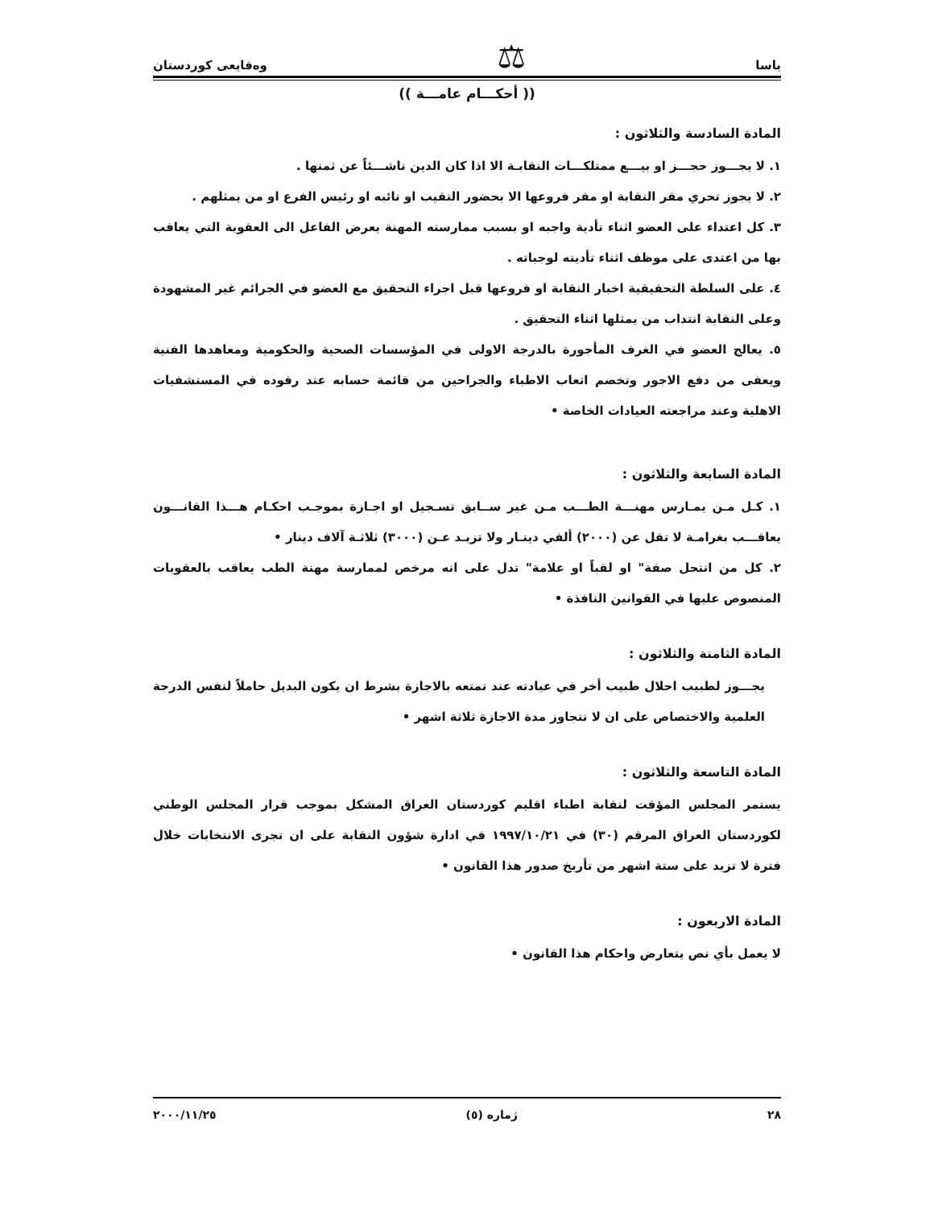ياسا ⚖ وەقايعی كوردستان
(( أحكـــام عامـــة ))
المادة السادسة والثلاثون :
١. لا يجـــوز حجـــز او بيـــع ممتلكـــات النقابـة الا اذا كان الدين ناشـــئاً عن ثمنها .
٢. لا يجوز تحري مقر النقابة او مقر فروعها الا بحضور النقيب او نائبه او رئيس الفرع او من يمثلهم .
٣. كل اعتداء على العضو اثناء تأدية واجبه او بسبب ممارسته المهنة يعرض الفاعل الى العقوبة التي يعاقب بها من اعتدى على موظف اثناء تأديته لوجباته .
٤. على السلطة التحقيقية اخبار النقابة او فروعها قبل اجراء التحقيق مع العضو في الجرائم غير المشهودة وعلى النقابة انتداب من يمثلها اثناء التحقيق .
٥. يعالج العضو في الغرف المأجورة بالدرجة الاولى في المؤسسات الصحية والحكومية ومعاهدها الفنية ويعفى من دفع الاجور وتخصم اتعاب الاطباء والجراحين من قائمة حسابه عند رقوده في المستشفيات الاهلية وعند مراجعته العيادات الخاصة •
المادة السابعة والثلاثون :
١. كـل مـن يمـارس مهنـــة الطـــب مـن غير ســابق تسـجيل او اجـازة بموجـب احكـام هـــذا القانـــون يعاقـــب بغرامـة لا تقل عن (٢٠٠٠) ألفي دينـار ولا تزيـد عـن (٣٠٠٠) ثلاثـة آلاف دينار •
٢. كل من انتحل صفة" او لقباً او علامة" تدل على انه مرخص لممارسة مهنة الطب يعاقب بالعقوبات المنصوص عليها في القوانين النافذة •
المادة الثامنة والثلاثون :
يجـــوز لطبيب احلال طبيب أخر في عيادته عند تمتعه بالاجازة بشرط ان يكون البديل حاملاً لنفس الدرجة العلمية والاختصاص على ان لا تتجاوز مدة الاجازة ثلاثة اشهر •
المادة التاسعة والثلاثون :
يستمر المجلس المؤقت لنقابة اطباء اقليم كوردستان العراق المشكل بموجب قرار المجلس الوطني لكوردستان العراق المرقم (٣٠) في ١٩٩٧/١٠/٢١ في ادارة شؤون النقابة على ان تجرى الانتخابات خلال فترة لا تزيد على ستة اشهر من تأريخ صدور هذا القانون •
المادة الاربعون :
لا يعمل بأي نص يتعارض واحكام هذا القانون •
٢٨ ژماره (٥) ٢٠٠٠/١١/٢٥